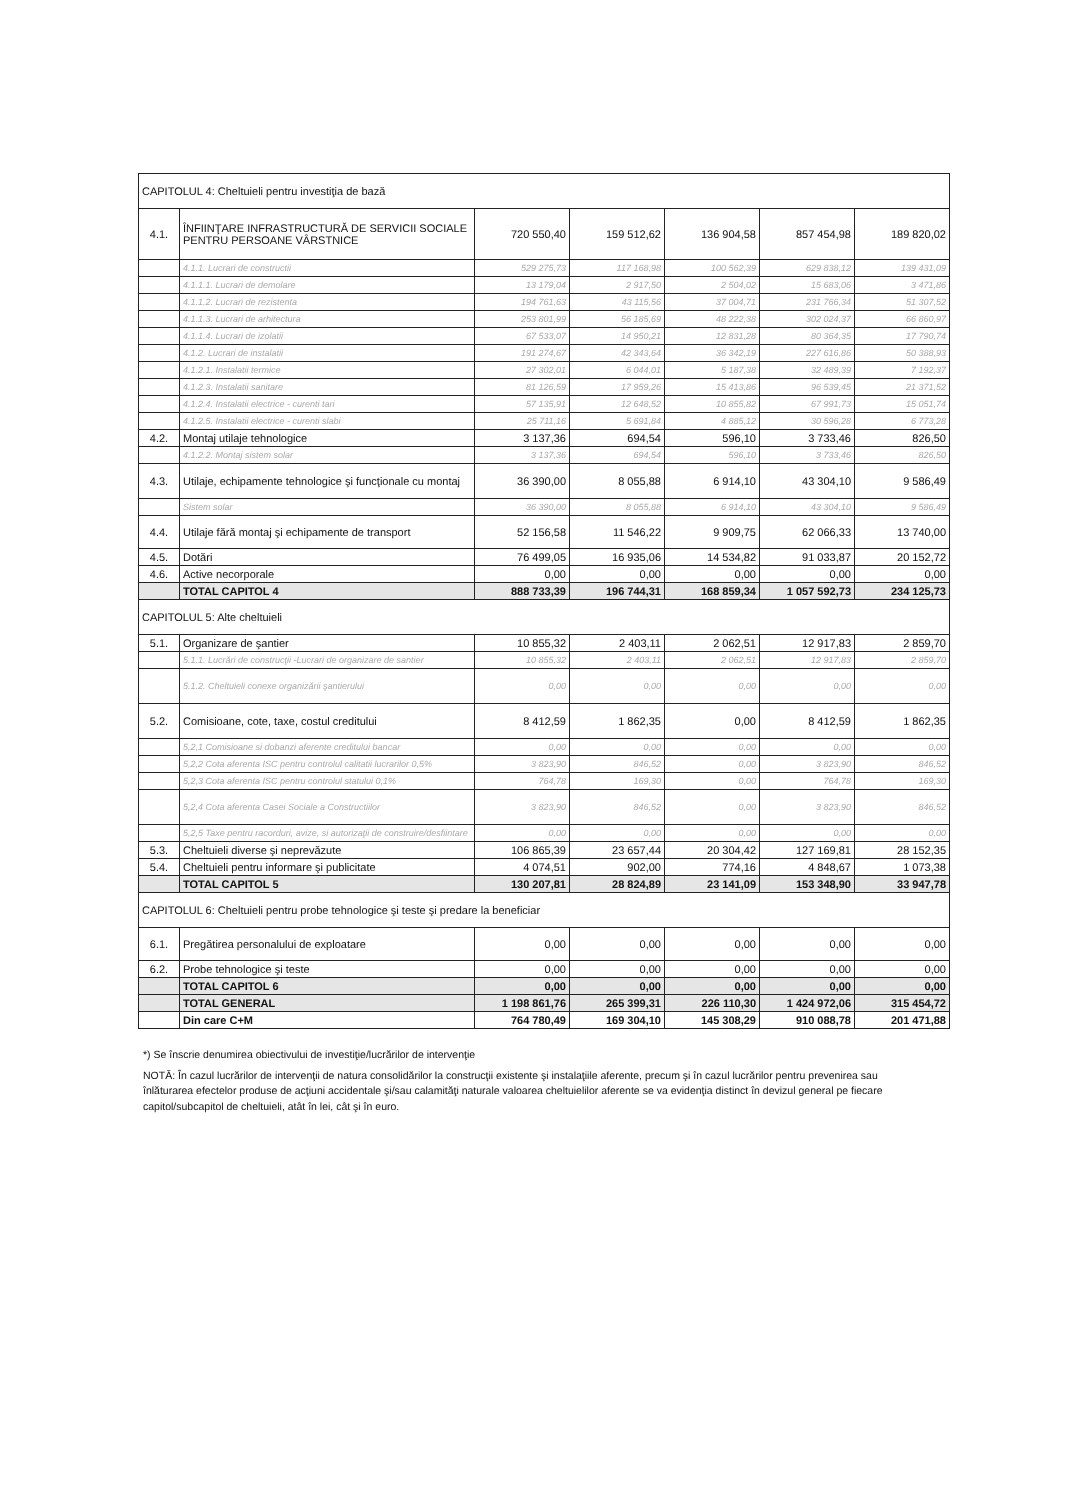| CAPITOLUL 4: Cheltuieli pentru investiţia de bază | | | | | | |
| 4.1. | ÎNFIINŢARE INFRASTRUCTURĂ DE SERVICII SOCIALE PENTRU PERSOANE VÂRSTNICE | 720 550,40 | 159 512,62 | 136 904,58 | 857 454,98 | 189 820,02 |
| | 4.1.1. Lucrari de constructii | 529 275,73 | 117 168,98 | 100 562,39 | 629 838,12 | 139 431,09 |
| | 4.1.1.1. Lucrari de demolare | 13 179,04 | 2 917,50 | 2 504,02 | 15 683,06 | 3 471,86 |
| | 4.1.1.2. Lucrari de rezistenta | 194 761,63 | 43 115,56 | 37 004,71 | 231 766,34 | 51 307,52 |
| | 4.1.1.3. Lucrari de arhitectura | 253 801,99 | 56 185,69 | 48 222,38 | 302 024,37 | 66 860,97 |
| | 4.1.1.4. Lucrari de izolatii | 67 533,07 | 14 950,21 | 12 831,28 | 80 364,35 | 17 790,74 |
| | 4.1.2. Lucrari de instalatii | 191 274,67 | 42 343,64 | 36 342,19 | 227 616,86 | 50 388,93 |
| | 4.1.2.1. Instalatii termice | 27 302,01 | 6 044,01 | 5 187,38 | 32 489,39 | 7 192,37 |
| | 4.1.2.3. Instalatii sanitare | 81 126,59 | 17 959,26 | 15 413,86 | 96 539,45 | 21 371,52 |
| | 4.1.2.4. Instalatii electrice - curenti tari | 57 135,91 | 12 648,52 | 10 855,82 | 67 991,73 | 15 051,74 |
| | 4.1.2.5. Instalatii electrice - curenti slabi | 25 711,16 | 5 691,84 | 4 885,12 | 30 596,28 | 6 773,28 |
| 4.2. | Montaj utilaje tehnologice | 3 137,36 | 694,54 | 596,10 | 3 733,46 | 826,50 |
| | 4.1.2.2. Montaj sistem solar | 3 137,36 | 694,54 | 596,10 | 3 733,46 | 826,50 |
| 4.3. | Utilaje, echipamente tehnologice şi funcţionale cu montaj | 36 390,00 | 8 055,88 | 6 914,10 | 43 304,10 | 9 586,49 |
| | Sistem solar | 36 390,00 | 8 055,88 | 6 914,10 | 43 304,10 | 9 586,49 |
| 4.4. | Utilaje fără montaj şi echipamente de transport | 52 156,58 | 11 546,22 | 9 909,75 | 62 066,33 | 13 740,00 |
| 4.5. | Dotări | 76 499,05 | 16 935,06 | 14 534,82 | 91 033,87 | 20 152,72 |
| 4.6. | Active necorporale | 0,00 | 0,00 | 0,00 | 0,00 | 0,00 |
| | TOTAL CAPITOL 4 | 888 733,39 | 196 744,31 | 168 859,34 | 1 057 592,73 | 234 125,73 |
| CAPITOLUL 5: Alte cheltuieli | | | | | | |
| 5.1. | Organizare de şantier | 10 855,32 | 2 403,11 | 2 062,51 | 12 917,83 | 2 859,70 |
| | 5.1.1. Lucrări de construcţii -Lucrari de organizare de santier | 10 855,32 | 2 403,11 | 2 062,51 | 12 917,83 | 2 859,70 |
| | 5.1.2. Cheltuieli conexe organizării şantierului | 0,00 | 0,00 | 0,00 | 0,00 | 0,00 |
| 5.2. | Comisioane, cote, taxe, costul creditului | 8 412,59 | 1 862,35 | 0,00 | 8 412,59 | 1 862,35 |
| | 5,2,1 Comisioane si dobanzi aferente creditului bancar | 0,00 | 0,00 | 0,00 | 0,00 | 0,00 |
| | 5,2,2 Cota aferenta ISC pentru controlul calitatii lucrarilor 0,5% | 3 823,90 | 846,52 | 0,00 | 3 823,90 | 846,52 |
| | 5,2,3 Cota aferenta ISC pentru controlul statului 0,1% | 764,78 | 169,30 | 0,00 | 764,78 | 169,30 |
| | 5,2,4 Cota aferenta Casei Sociale a Constructiilor | 3 823,90 | 846,52 | 0,00 | 3 823,90 | 846,52 |
| | 5,2,5 Taxe pentru racorduri, avize, si autorizaţii de construire/desfiintare | 0,00 | 0,00 | 0,00 | 0,00 | 0,00 |
| 5.3. | Cheltuieli diverse şi neprevăzute | 106 865,39 | 23 657,44 | 20 304,42 | 127 169,81 | 28 152,35 |
| 5.4. | Cheltuieli pentru informare şi publicitate | 4 074,51 | 902,00 | 774,16 | 4 848,67 | 1 073,38 |
| | TOTAL CAPITOL 5 | 130 207,81 | 28 824,89 | 23 141,09 | 153 348,90 | 33 947,78 |
| CAPITOLUL 6: Cheltuieli pentru probe tehnologice şi teste şi predare la beneficiar | | | | | | |
| 6.1. | Pregătirea personalului de exploatare | 0,00 | 0,00 | 0,00 | 0,00 | 0,00 |
| 6.2. | Probe tehnologice şi teste | 0,00 | 0,00 | 0,00 | 0,00 | 0,00 |
| | TOTAL CAPITOL 6 | 0,00 | 0,00 | 0,00 | 0,00 | 0,00 |
| | TOTAL GENERAL | 1 198 861,76 | 265 399,31 | 226 110,30 | 1 424 972,06 | 315 454,72 |
| | Din care C+M | 764 780,49 | 169 304,10 | 145 308,29 | 910 088,78 | 201 471,88 |
*) Se înscrie denumirea obiectivului de investiţie/lucrărilor de intervenţie
NOTĂ: În cazul lucrărilor de intervenţii de natura consolidărilor la construcţii existente şi instalaţiile aferente, precum şi în cazul lucrărilor pentru prevenirea sau înlăturarea efectelor produse de acţiuni accidentale şi/sau calamităţi naturale valoarea cheltuielilor aferente se va evidenţia distinct în devizul general pe fiecare capitol/subcapitol de cheltuieli, atât în lei, cât şi în euro.